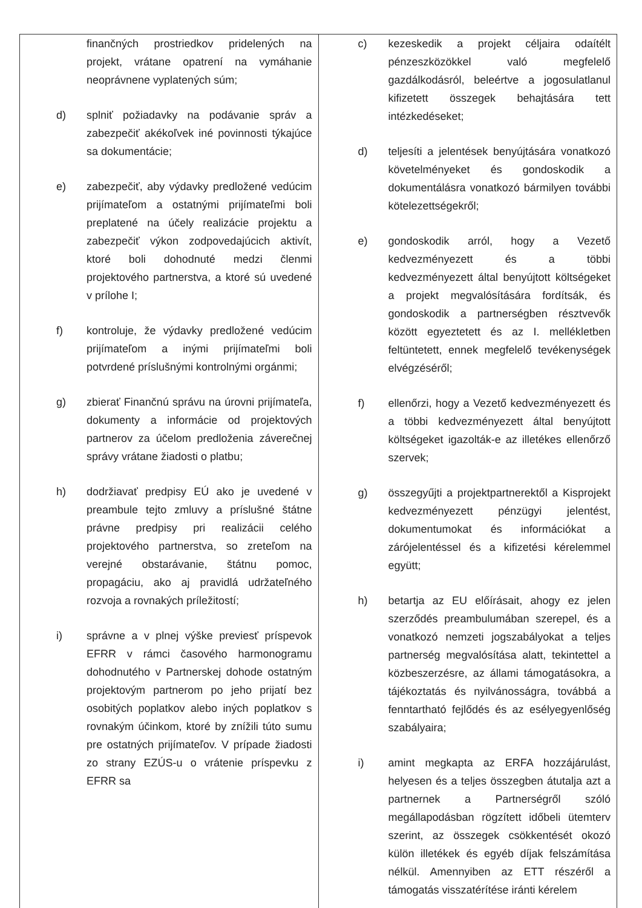| finančných prostriedkov pridelených na projekt, vrátane opatrení na vymáhanie neoprávnene vyplatených súm; d) splniť požiadavky na podávanie správ a zabezpečiť akékoľvek iné povinnosti týkajúce sa dokumentácie; e) zabezpečiť, aby výdavky predložené vedúcim prijímateľom a ostatnými prijímateľmi boli preplatené na účely realizácie projektu a zabezpečiť výkon zodpovedajúcich aktivít, ktoré boli dohodnuté medzi členmi projektového partnerstva, a ktoré sú uvedené v prílohe I; f) kontroluje, že výdavky predložené vedúcim prijímateľom a inými prijímateľmi boli potvrdené príslušnými kontrolnými orgánmi; g) zbierať Finančnú správu na úrovni prijímateľa, dokumenty a informácie od projektových partnerov za účelom predloženia záverečnej správy vrátane žiadosti o platbu; h) dodržiavať predpisy EÚ ako je uvedené v preambule tejto zmluvy a príslušné štátne právne predpisy pri realizácii celého projektového partnerstva, so zreteľom na verejné obstarávanie, štátnu pomoc, propagáciu, ako aj pravidlá udržateľného rozvoja a rovnakých príležitostí; i) správne a v plnej výške previesť príspevok EFRR v rámci časového harmonogramu dohodnutého v Partnerskej dohode ostatným projektovým partnerom po jeho prijatí bez osobitých poplatkov alebo iných poplatkov s rovnakým účinkom, ktoré by znížili túto sumu pre ostatných prijímateľov. V prípade žiadosti zo strany EZÚS-u o vrátenie príspevku z EFRR sa | c) kezeskedik a projekt céljaira odaítélt pénzeszközökkel való megfelelő gazdálkodásról, beleértve a jogosulatlanul kifizetett összegek behajtására tett intézkedéseket; d) teljesíti a jelentések benyújtására vonatkozó követelményeket és gondoskodik a dokumentálásra vonatkozó bármilyen további kötelezettségekről; e) gondoskodik arról, hogy a Vezető kedvezményezett és a többi kedvezményezett által benyújtott költségeket a projekt megvalósítására fordítsák, és gondoskodik a partnerségben résztvevők között egyeztetett és az I. mellékletben feltüntetett, ennek megfelelő tevékenységek elvégzéséről; f) ellenőrzi, hogy a Vezető kedvezményezett és a többi kedvezményezett által benyújtott költségeket igazolták-e az illetékes ellenőrző szervek; g) összegyűjti a projektpartnerektől a Kisprojekt kedvezményezett pénzügyi jelentést, dokumentumokat és információkat a zárójelentéssel és a kifizetési kérelemmel együtt; h) betartja az EU előírásait, ahogy ez jelen szerződés preambulumában szerepel, és a vonatkozó nemzeti jogszabályokat a teljes partnerség megvalósítása alatt, tekintettel a közbeszerzésre, az állami támogatásokra, a tájékoztatás és nyilvánosságra, továbbá a fenntartható fejlődés és az esélyegyenlőség szabályaira; i) amint megkapta az ERFA hozzájárulást, helyesen és a teljes összegben átutalja azt a partnernek a Partnerségről szóló megállapodásban rögzített időbeli ütemterv szerint, az összegek csökkentését okozó külön illetékek és egyéb díjak felszámítása nélkül. Amennyiben az ETT részéről a támogatás visszatérítése iránti kérelem |